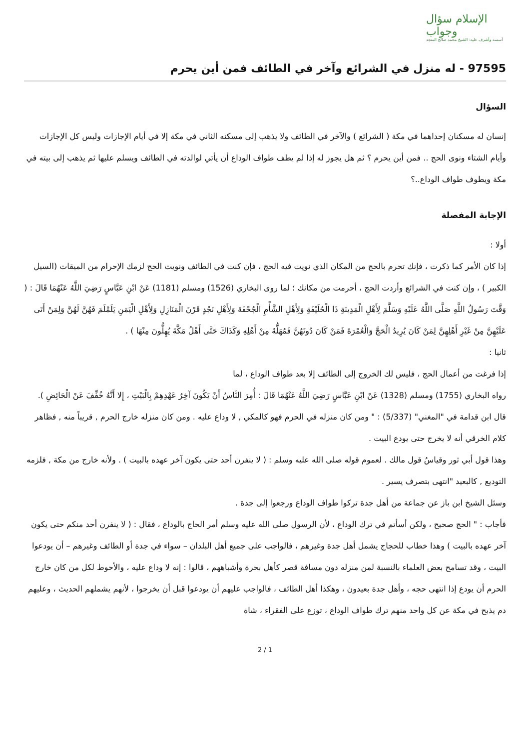الإسلام سؤال وجواب
أسسه وأشرف عليه: الشيخ محمد صالح المنجد
97595 - له منزل في الشرائع وآخر في الطائف فمن أين يحرم
السؤال
إنسان له مسكنان إحداهما في مكة ( الشرائع ) والآخر في الطائف ولا يذهب إلى مسكنه الثاني في مكة إلا في أيام الإجازات وليس كل الإجازات وأيام الشتاء ونوى الحج .. فمن أين يحرم ؟ ثم هل يجوز له إذا لم يطف طواف الوداع أن يأتي لوالدته في الطائف ويسلم عليها ثم يذهب إلى بيته في مكة ويطوف طواف الوداع..؟
الإجابة المفصلة
أولا :
إذا كان الأمر كما ذكرت ، فإنك تحرم بالحج من المكان الذي نويت فيه الحج ، فإن كنت في الطائف ونويت الحج لزمك الإحرام من الميقات (السيل الكبير ) ، وإن كنت في الشرائع وأردت الحج ، أحرمت من مكانك ؛ لما روى البخاري (1526) ومسلم (1181) عَنْ ابْنِ عَبَّاسٍ رَضِيَ اللَّهُ عَنْهُمَا قَالَ : ( وَقَّتَ رَسُولُ اللَّهِ صَلَّى اللَّهُ عَلَيْهِ وَسَلَّمَ لِأَهْلِ الْمَدِينَةِ ذَا الْحُلَيْفَةِ وَلِأَهْلِ الشَّأْمِ الْجُحْفَةَ وَلِأَهْلِ نَجْدٍ قَرْنَ الْمَنَازِلِ وَلِأَهْلِ الْيَمَنِ يَلَمْلَمَ فَهُنَّ لَهُنَّ وَلِمَنْ أَتَى عَلَيْهِنَّ مِنْ غَيْرِ أَهْلِهِنَّ لِمَنْ كَانَ يُرِيدُ الْحَجَّ وَالْعُمْرَةَ فَمَنْ كَانَ دُونَهُنَّ فَمُهَلُّهُ مِنْ أَهْلِهِ وَكَذَاكَ حَتَّى أَهْلُ مَكَّةَ يُهِلُّونَ مِنْهَا ) .
ثانيا :
إذا فرغت من أعمال الحج ، فليس لك الخروج إلى الطائف إلا بعد طواف الوداع ، لما
رواه البخاري (1755) ومسلم (1328) عَنْ ابْنِ عَبَّاسٍ رَضِيَ اللَّهُ عَنْهُمَا قَالَ : أُمِرَ النَّاسُ أَنْ يَكُونَ آخِرُ عَهْدِهِمْ بِالْبَيْتِ ، إِلا أَنَّهُ خُفِّفَ عَنْ الْحَائِضِ ).
قال ابن قدامة في "المغني" (5/337) : " ومن كان منزله في الحرم فهو كالمكي , لا وداع عليه . ومن كان منزله خارج الحرم , قريباً منه , فظاهر كلام الخرقي أنه لا يخرج حتى يودع البيت .
وهذا قول أبي ثور وقياسُ قول مالك . لعموم قوله صلى الله عليه وسلم : ( لا ينفرن أحد حتى يكون آخر عهده بالبيت ) . ولأنه خارج من مكة , فلزمه التوديع , كالبعيد "انتهى بتصرف يسير .
وسئل الشيخ ابن باز عن جماعة من أهل جدة تركوا طواف الوداع ورجعوا إلى جدة .
فأجاب : " الحج صحيح ، ولكن أسأتم في ترك الوداع ، لأن الرسول صلى الله عليه وسلم أمر الحاج بالوداع ، فقال : ( لا ينفرن أحد منكم حتى يكون آخر عهده بالبيت ) وهذا خطاب للحجاج يشمل أهل جدة وغيرهم ، فالواجب على جميع أهل البلدان – سواء في جدة أو الطائف وغيرهم – أن يودعوا البيت ، وقد تسامح بعض العلماء بالنسبة لمن منزله دون مسافة قصر كأهل بحرة وأشباههم ، قالوا : إنه لا وداع عليه ، والأحوط لكل من كان خارج الحرم أن يودع إذا انتهى حجه ، وأهل جدة بعيدون ، وهكذا أهل الطائف ، فالواجب عليهم أن يودعوا قبل أن يخرجوا ، لأنهم يشملهم الحديث ، وعليهم دم يذبح في مكة عن كل واحد منهم ترك طواف الوداع ، توزع على الفقراء ، شاة
2 / 1